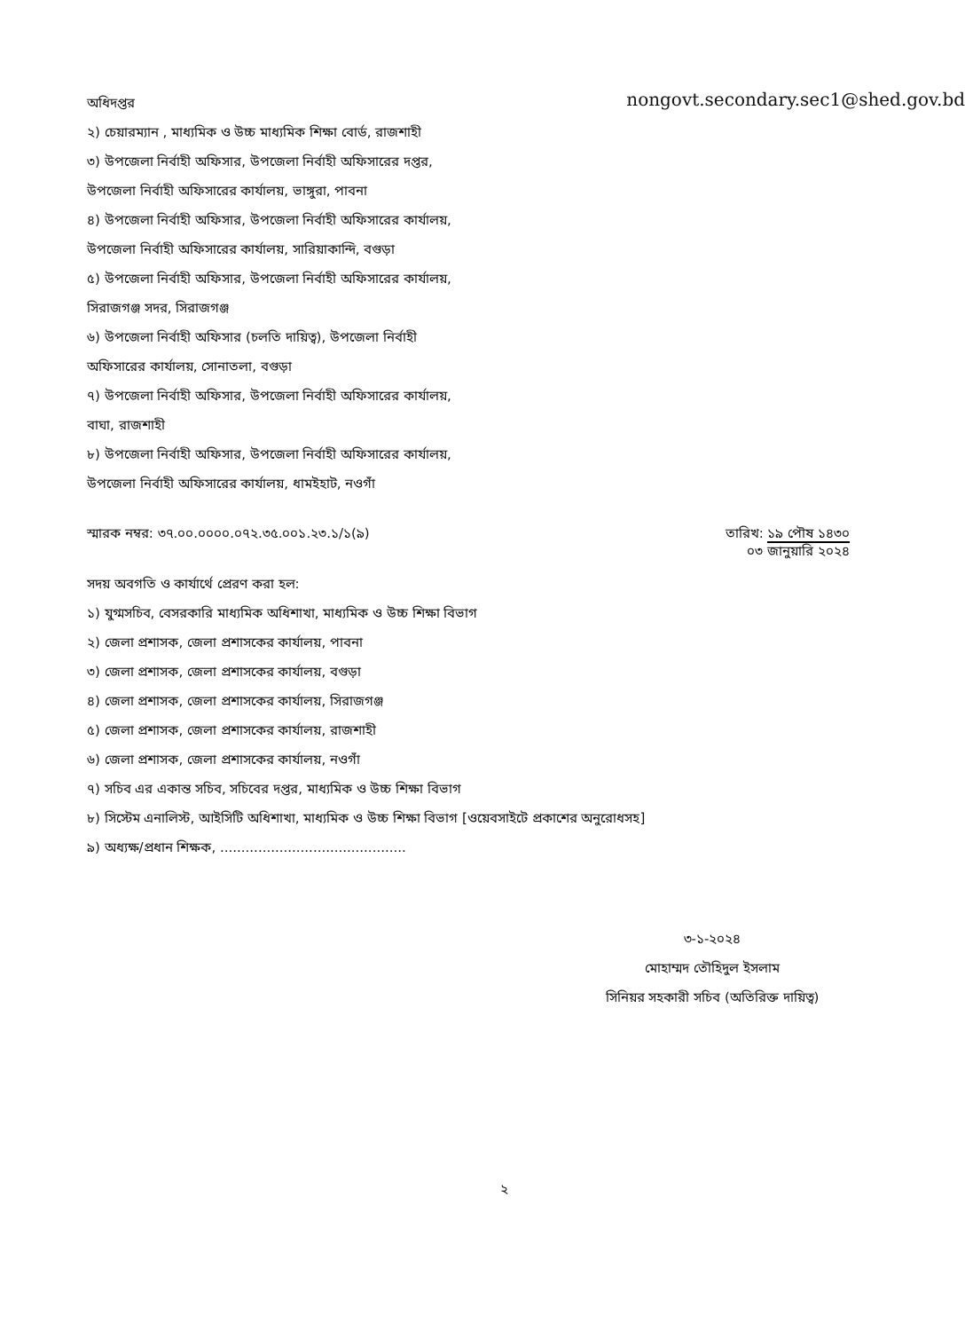অধিদপ্তর
nongovt.secondary.sec1@shed.gov.bd
২) চেয়ারম্যান , মাধ্যমিক ও উচ্চ মাধ্যমিক শিক্ষা বোর্ড, রাজশাহী
৩) উপজেলা নির্বাহী অফিসার, উপজেলা নির্বাহী অফিসারের দপ্তর, উপজেলা নির্বাহী অফিসারের কার্যালয়, ভাঙ্গুরা, পাবনা
৪) উপজেলা নির্বাহী অফিসার, উপজেলা নির্বাহী অফিসারের কার্যালয়, উপজেলা নির্বাহী অফিসারের কার্যালয়, সারিয়াকান্দি, বগুড়া
৫) উপজেলা নির্বাহী অফিসার, উপজেলা নির্বাহী অফিসারের কার্যালয়, সিরাজগঞ্জ সদর, সিরাজগঞ্জ
৬) উপজেলা নির্বাহী অফিসার (চলতি দায়িত্ব), উপজেলা নির্বাহী অফিসারের কার্যালয়, সোনাতলা, বগুড়া
৭) উপজেলা নির্বাহী অফিসার, উপজেলা নির্বাহী অফিসারের কার্যালয়, বাঘা, রাজশাহী
৮) উপজেলা নির্বাহী অফিসার, উপজেলা নির্বাহী অফিসারের কার্যালয়, উপজেলা নির্বাহী অফিসারের কার্যালয়, ধামইহাট, নওগাঁ
স্মারক নম্বর: ৩৭.০০.০০০০.০৭২.৩৫.০০১.২৩.১/১(৯)
তারিখ: ১৯ পৌষ ১৪৩০
০৩ জানুয়ারি ২০২৪
সদয় অবগতি ও কার্যার্থে প্রেরণ করা হল:
১) যুগ্মসচিব, বেসরকারি মাধ্যমিক অধিশাখা, মাধ্যমিক ও উচ্চ শিক্ষা বিভাগ
২) জেলা প্রশাসক, জেলা প্রশাসকের কার্যালয়, পাবনা
৩) জেলা প্রশাসক, জেলা প্রশাসকের কার্যালয়, বগুড়া
৪) জেলা প্রশাসক, জেলা প্রশাসকের কার্যালয়, সিরাজগঞ্জ
৫) জেলা প্রশাসক, জেলা প্রশাসকের কার্যালয়, রাজশাহী
৬) জেলা প্রশাসক, জেলা প্রশাসকের কার্যালয়, নওগাঁ
৭) সচিব এর একান্ত সচিব, সচিবের দপ্তর, মাধ্যমিক ও উচ্চ শিক্ষা বিভাগ
৮) সিস্টেম এনালিস্ট, আইসিটি অধিশাখা, মাধ্যমিক ও উচ্চ শিক্ষা বিভাগ [ওয়েবসাইটে প্রকাশের অনুরোধসহ]
৯) অধ্যক্ষ/প্রধান শিক্ষক, ............................................
৩-১-২০২৪
মোহাম্মদ তৌহিদুল ইসলাম
সিনিয়র সহকারী সচিব (অতিরিক্ত দায়িত্ব)
২